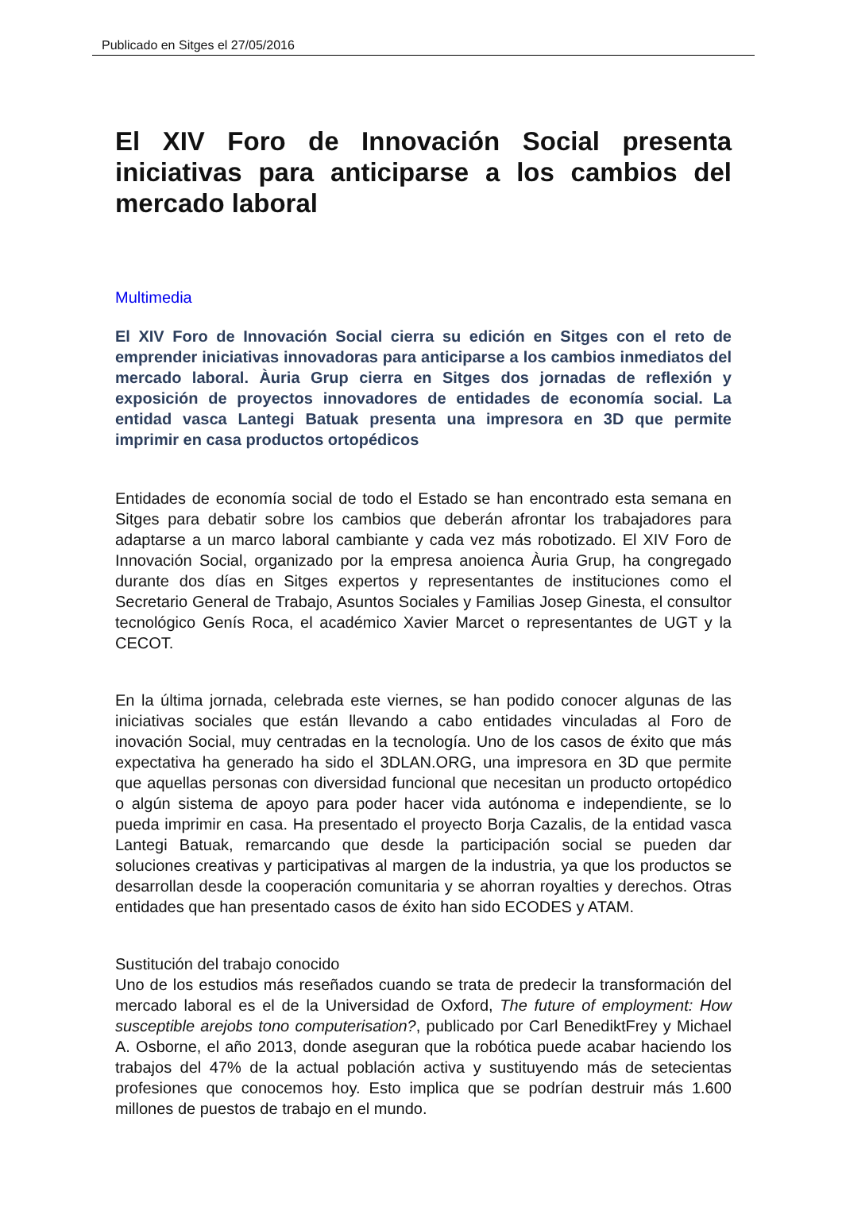Publicado en Sitges el 27/05/2016
El XIV Foro de Innovación Social presenta iniciativas para anticiparse a los cambios del mercado laboral
Multimedia
El XIV Foro de Innovación Social cierra su edición en Sitges con el reto de emprender iniciativas innovadoras para anticiparse a los cambios inmediatos del mercado laboral. Àuria Grup cierra en Sitges dos jornadas de reflexión y exposición de proyectos innovadores de entidades de economía social. La entidad vasca Lantegi Batuak presenta una impresora en 3D que permite imprimir en casa productos ortopédicos
Entidades de economía social de todo el Estado se han encontrado esta semana en Sitges para debatir sobre los cambios que deberán afrontar los trabajadores para adaptarse a un marco laboral cambiante y cada vez más robotizado. El XIV Foro de Innovación Social, organizado por la empresa anoienca Àuria Grup, ha congregado durante dos días en Sitges expertos y representantes de instituciones como el Secretario General de Trabajo, Asuntos Sociales y Familias Josep Ginesta, el consultor tecnológico Genís Roca, el académico Xavier Marcet o representantes de UGT y la CECOT.
En la última jornada, celebrada este viernes, se han podido conocer algunas de las iniciativas sociales que están llevando a cabo entidades vinculadas al Foro de inovación Social, muy centradas en la tecnología. Uno de los casos de éxito que más expectativa ha generado ha sido el 3DLAN.ORG, una impresora en 3D que permite que aquellas personas con diversidad funcional que necesitan un producto ortopédico o algún sistema de apoyo para poder hacer vida autónoma e independiente, se lo pueda imprimir en casa. Ha presentado el proyecto Borja Cazalis, de la entidad vasca Lantegi Batuak, remarcando que desde la participación social se pueden dar soluciones creativas y participativas al margen de la industria, ya que los productos se desarrollan desde la cooperación comunitaria y se ahorran royalties y derechos. Otras entidades que han presentado casos de éxito han sido ECODES y ATAM.
Sustitución del trabajo conocido
Uno de los estudios más reseñados cuando se trata de predecir la transformación del mercado laboral es el de la Universidad de Oxford, The future of employment: How susceptible arejobs tono computerisation?, publicado por Carl BenediktFrey y Michael A. Osborne, el año 2013, donde aseguran que la robótica puede acabar haciendo los trabajos del 47% de la actual población activa y sustituyendo más de setecientas profesiones que conocemos hoy. Esto implica que se podrían destruir más 1.600 millones de puestos de trabajo en el mundo.